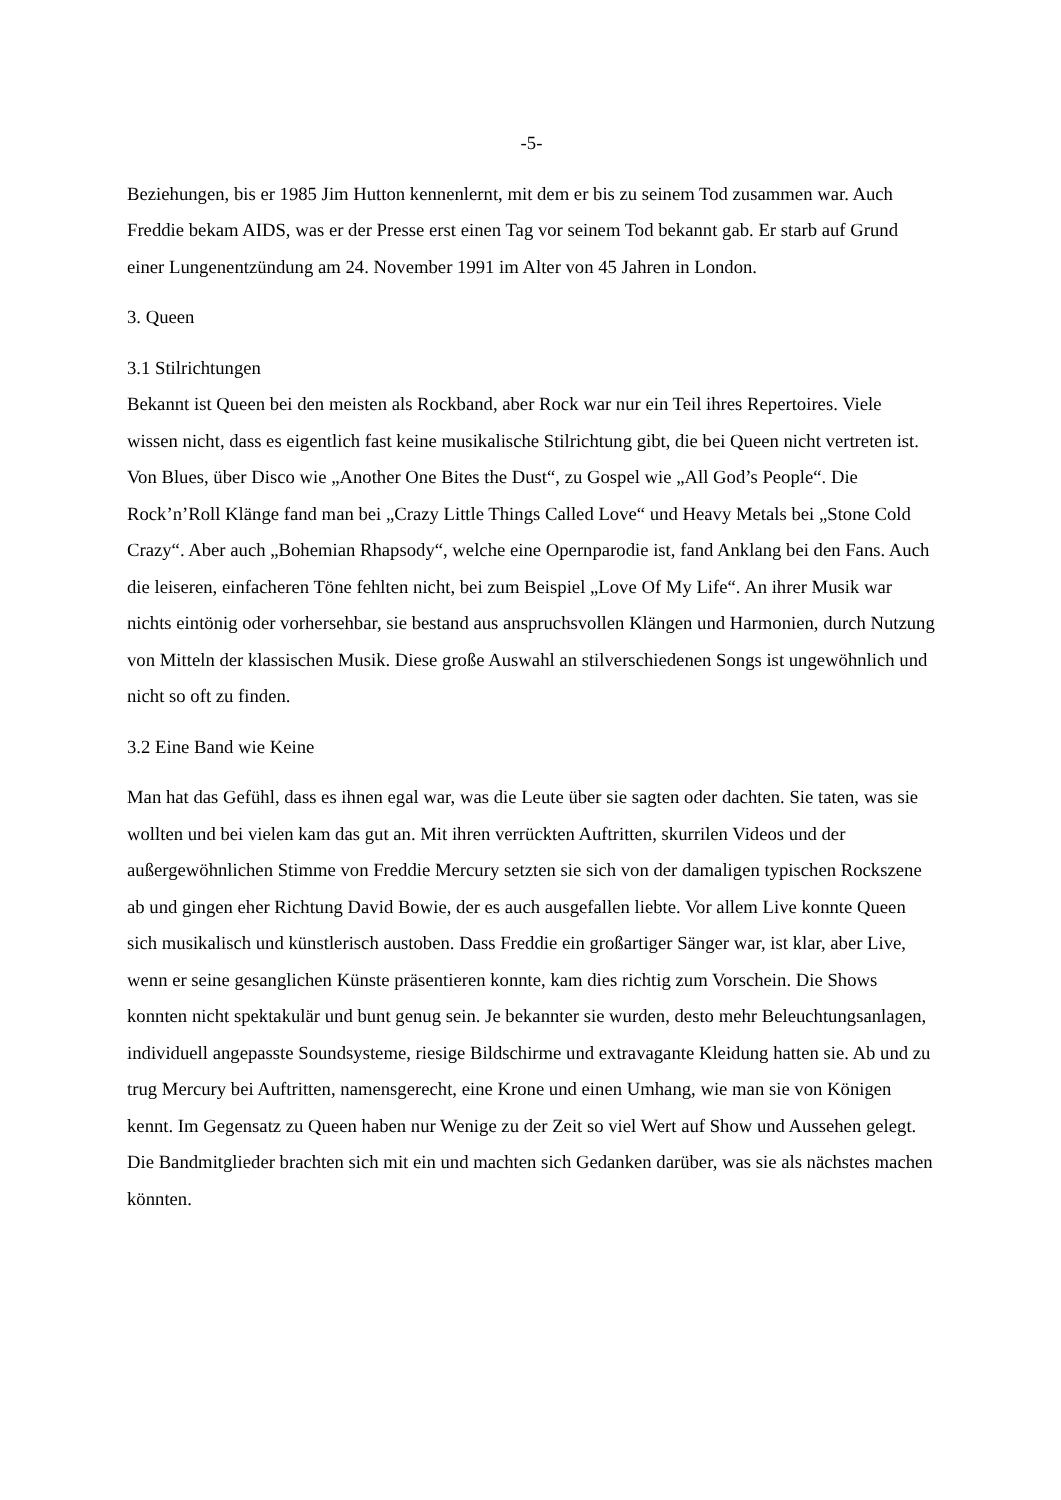-5-
Beziehungen, bis er 1985 Jim Hutton kennenlernt, mit dem er bis zu seinem Tod zusammen war. Auch Freddie bekam AIDS, was er der Presse erst einen Tag vor seinem Tod bekannt gab. Er starb auf Grund einer Lungenentzündung am 24. November 1991 im Alter von 45 Jahren in London.
3. Queen
3.1 Stilrichtungen
Bekannt ist Queen bei den meisten als Rockband, aber Rock war nur ein Teil ihres Repertoires. Viele wissen nicht, dass es eigentlich fast keine musikalische Stilrichtung gibt, die bei Queen nicht vertreten ist. Von Blues, über Disco wie „Another One Bites the Dust“, zu Gospel wie „All God’s People“. Die Rock’n’Roll Klänge fand man bei „Crazy Little Things Called Love“ und Heavy Metals bei „Stone Cold Crazy“. Aber auch „Bohemian Rhapsody“, welche eine Opernparodie ist, fand Anklang bei den Fans. Auch die leiseren, einfacheren Töne fehlten nicht, bei zum Beispiel „Love Of My Life“. An ihrer Musik war nichts eintönig oder vorhersehbar, sie bestand aus anspruchsvollen Klängen und Harmonien, durch Nutzung von Mitteln der klassischen Musik. Diese große Auswahl an stilverschiedenen Songs ist ungewöhnlich und nicht so oft zu finden.
3.2 Eine Band wie Keine
Man hat das Gefühl, dass es ihnen egal war, was die Leute über sie sagten oder dachten. Sie taten, was sie wollten und bei vielen kam das gut an. Mit ihren verrückten Auftritten, skurrilen Videos und der außergewöhnlichen Stimme von Freddie Mercury setzten sie sich von der damaligen typischen Rockszene ab und gingen eher Richtung David Bowie, der es auch ausgefallen liebte. Vor allem Live konnte Queen sich musikalisch und künstlerisch austoben. Dass Freddie ein großartiger Sänger war, ist klar, aber Live, wenn er seine gesanglichen Künste präsentieren konnte, kam dies richtig zum Vorschein. Die Shows konnten nicht spektakulär und bunt genug sein. Je bekannter sie wurden, desto mehr Beleuchtungsanlagen, individuell angepasste Soundsysteme, riesige Bildschirme und extravagante Kleidung hatten sie. Ab und zu trug Mercury bei Auftritten, namensgerecht, eine Krone und einen Umhang, wie man sie von Königen kennt. Im Gegensatz zu Queen haben nur Wenige zu der Zeit so viel Wert auf Show und Aussehen gelegt. Die Bandmitglieder brachten sich mit ein und machten sich Gedanken darüber, was sie als nächstes machen könnten.